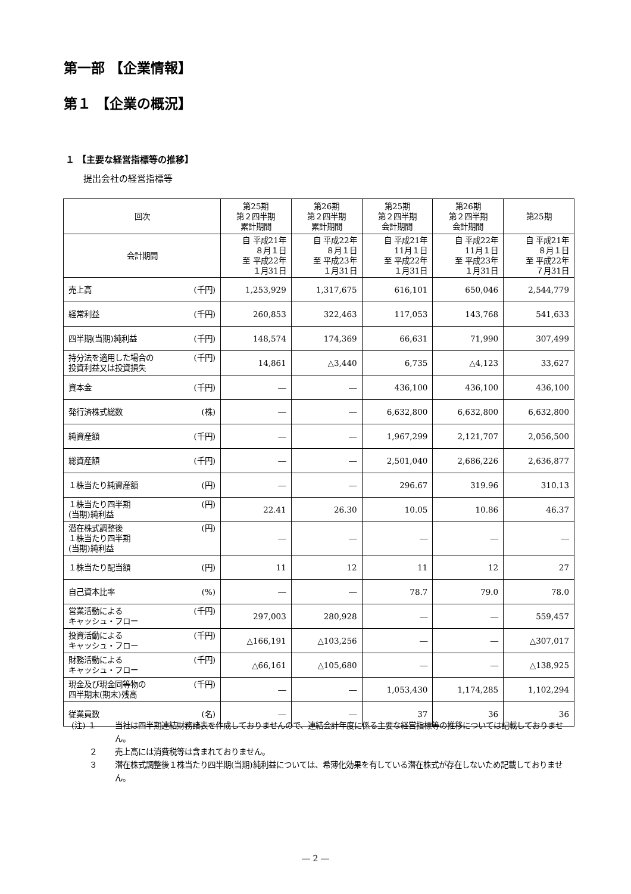第一部 【企業情報】
第１ 【企業の概況】
１ 【主要な経営指標等の推移】
提出会社の経営指標等
| 回次 | 第25期 第２四半期 累計期間 | 第26期 第２四半期 累計期間 | 第25期 第２四半期 会計期間 | 第26期 第２四半期 会計期間 | 第25期 |
| --- | --- | --- | --- | --- | --- |
| 会計期間 | 自 平成21年 ８月１日 至 平成22年 １月31日 | 自 平成22年 ８月１日 至 平成23年 １月31日 | 自 平成21年 11月１日 至 平成22年 １月31日 | 自 平成22年 11月１日 至 平成23年 １月31日 | 自 平成21年 ８月１日 至 平成22年 ７月31日 |
| 売上高 (千円) | 1,253,929 | 1,317,675 | 616,101 | 650,046 | 2,544,779 |
| 経常利益 (千円) | 260,853 | 322,463 | 117,053 | 143,768 | 541,633 |
| 四半期(当期)純利益 (千円) | 148,574 | 174,369 | 66,631 | 71,990 | 307,499 |
| (千円) 持分法を適用した場合の 投資利益又は投資損失 | 14,861 | △3,440 | 6,735 | △4,123 | 33,627 |
| 資本金 (千円) | ― | ― | 436,100 | 436,100 | 436,100 |
| 発行済株式総数 (株) | ― | ― | 6,632,800 | 6,632,800 | 6,632,800 |
| 純資産額 (千円) | ― | ― | 1,967,299 | 2,121,707 | 2,056,500 |
| 総資産額 (千円) | ― | ― | 2,501,040 | 2,686,226 | 2,636,877 |
| １株当たり純資産額 (円) | ― | ― | 296.67 | 319.96 | 310.13 |
| (円) １株当たり四半期 (当期)純利益 | 22.41 | 26.30 | 10.05 | 10.86 | 46.37 |
| (円) 潜在株式調整後 １株当たり四半期 (当期)純利益 | ― | ― | ― | ― | ― |
| １株当たり配当額 (円) | 11 | 12 | 11 | 12 | 27 |
| 自己資本比率 (%) | ― | ― | 78.7 | 79.0 | 78.0 |
| (千円) 営業活動による キャッシュ・フロー | 297,003 | 280,928 | ― | ― | 559,457 |
| (千円) 投資活動による キャッシュ・フロー | △166,191 | △103,256 | ― | ― | △307,017 |
| (千円) 財務活動による キャッシュ・フロー | △66,161 | △105,680 | ― | ― | △138,925 |
| (千円) 現金及び現金同等物の 四半期末(期末)残高 | ― | ― | 1,053,430 | 1,174,285 | 1,102,294 |
| 従業員数 (名) | ― | ― | 37 | 36 | 36 |
(注) １ 当社は四半期連結財務諸表を作成しておりませんので、連結会計年度に係る主要な経営指標等の推移については記載しておりません。
　　 ２ 売上高には消費税等は含まれておりません。
　　 ３ 潜在株式調整後１株当たり四半期(当期)純利益については、希薄化効果を有している潜在株式が存在しないため記載しておりません。
― 2 ―